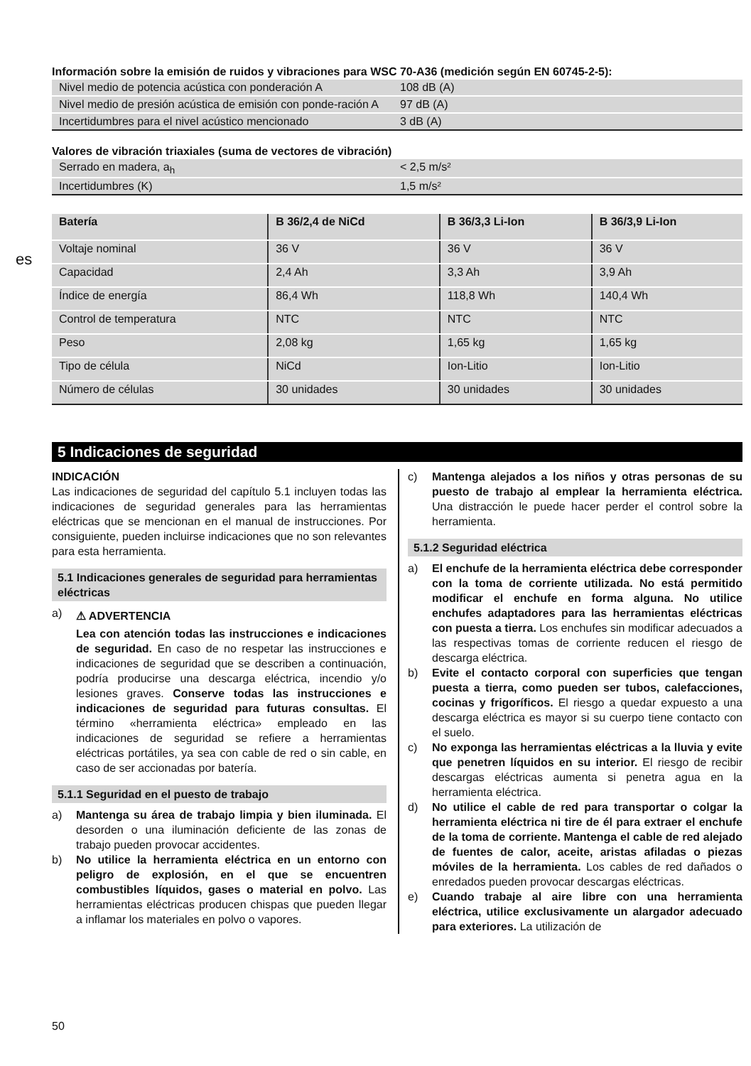es
Información sobre la emisión de ruidos y vibraciones para WSC 70-A36 (medición según EN 60745-2-5):
| Nivel medio de potencia acústica con ponderación A | 108 dB (A) |
| Nivel medio de presión acústica de emisión con ponde-ración A | 97 dB (A) |
| Incertidumbres para el nivel acústico mencionado | 3 dB (A) |
Valores de vibración triaxiales (suma de vectores de vibración)
| Serrado en madera, a<sub>h</sub> | < 2,5 m/s² |
| Incertidumbres (K) | 1,5 m/s² |
| Batería | B 36/2,4 de NiCd | B 36/3,3 Li-Ion | B 36/3,9 Li-Ion |
| --- | --- | --- | --- |
| Voltaje nominal | 36 V | 36 V | 36 V |
| Capacidad | 2,4 Ah | 3,3 Ah | 3,9 Ah |
| Índice de energía | 86,4 Wh | 118,8 Wh | 140,4 Wh |
| Control de temperatura | NTC | NTC | NTC |
| Peso | 2,08 kg | 1,65 kg | 1,65 kg |
| Tipo de célula | NiCd | Ion-Litio | Ion-Litio |
| Número de células | 30 unidades | 30 unidades | 30 unidades |
5 Indicaciones de seguridad
INDICACIÓN
Las indicaciones de seguridad del capítulo 5.1 incluyen todas las indicaciones de seguridad generales para las herramientas eléctricas que se mencionan en el manual de instrucciones. Por consiguiente, pueden incluirse indicaciones que no son relevantes para esta herramienta.
5.1 Indicaciones generales de seguridad para herramientas eléctricas
a)
⚠ ADVERTENCIA
Lea con atención todas las instrucciones e indicaciones de seguridad. En caso de no respetar las instrucciones e indicaciones de seguridad que se describen a continuación, podría producirse una descarga eléctrica, incendio y/o lesiones graves. Conserve todas las instrucciones e indicaciones de seguridad para futuras consultas. El término «herramienta eléctrica» empleado en las indicaciones de seguridad se refiere a herramientas eléctricas portátiles, ya sea con cable de red o sin cable, en caso de ser accionadas por batería.
5.1.1 Seguridad en el puesto de trabajo
a) Mantenga su área de trabajo limpia y bien iluminada. El desorden o una iluminación deficiente de las zonas de trabajo pueden provocar accidentes.
b) No utilice la herramienta eléctrica en un entorno con peligro de explosión, en el que se encuentren combustibles líquidos, gases o material en polvo. Las herramientas eléctricas producen chispas que pueden llegar a inflamar los materiales en polvo o vapores.
c) Mantenga alejados a los niños y otras personas de su puesto de trabajo al emplear la herramienta eléctrica. Una distracción le puede hacer perder el control sobre la herramienta.
5.1.2 Seguridad eléctrica
a) El enchufe de la herramienta eléctrica debe corresponder con la toma de corriente utilizada. No está permitido modificar el enchufe en forma alguna. No utilice enchufes adaptadores para las herramientas eléctricas con puesta a tierra. Los enchufes sin modificar adecuados a las respectivas tomas de corriente reducen el riesgo de descarga eléctrica.
b) Evite el contacto corporal con superficies que tengan puesta a tierra, como pueden ser tubos, calefacciones, cocinas y frigoríficos. El riesgo a quedar expuesto a una descarga eléctrica es mayor si su cuerpo tiene contacto con el suelo.
c) No exponga las herramientas eléctricas a la lluvia y evite que penetren líquidos en su interior. El riesgo de recibir descargas eléctricas aumenta si penetra agua en la herramienta eléctrica.
d) No utilice el cable de red para transportar o colgar la herramienta eléctrica ni tire de él para extraer el enchufe de la toma de corriente. Mantenga el cable de red alejado de fuentes de calor, aceite, aristas afiladas o piezas móviles de la herramienta. Los cables de red dañados o enredados pueden provocar descargas eléctricas.
e) Cuando trabaje al aire libre con una herramienta eléctrica, utilice exclusivamente un alargador adecuado para exteriores. La utilización de
50